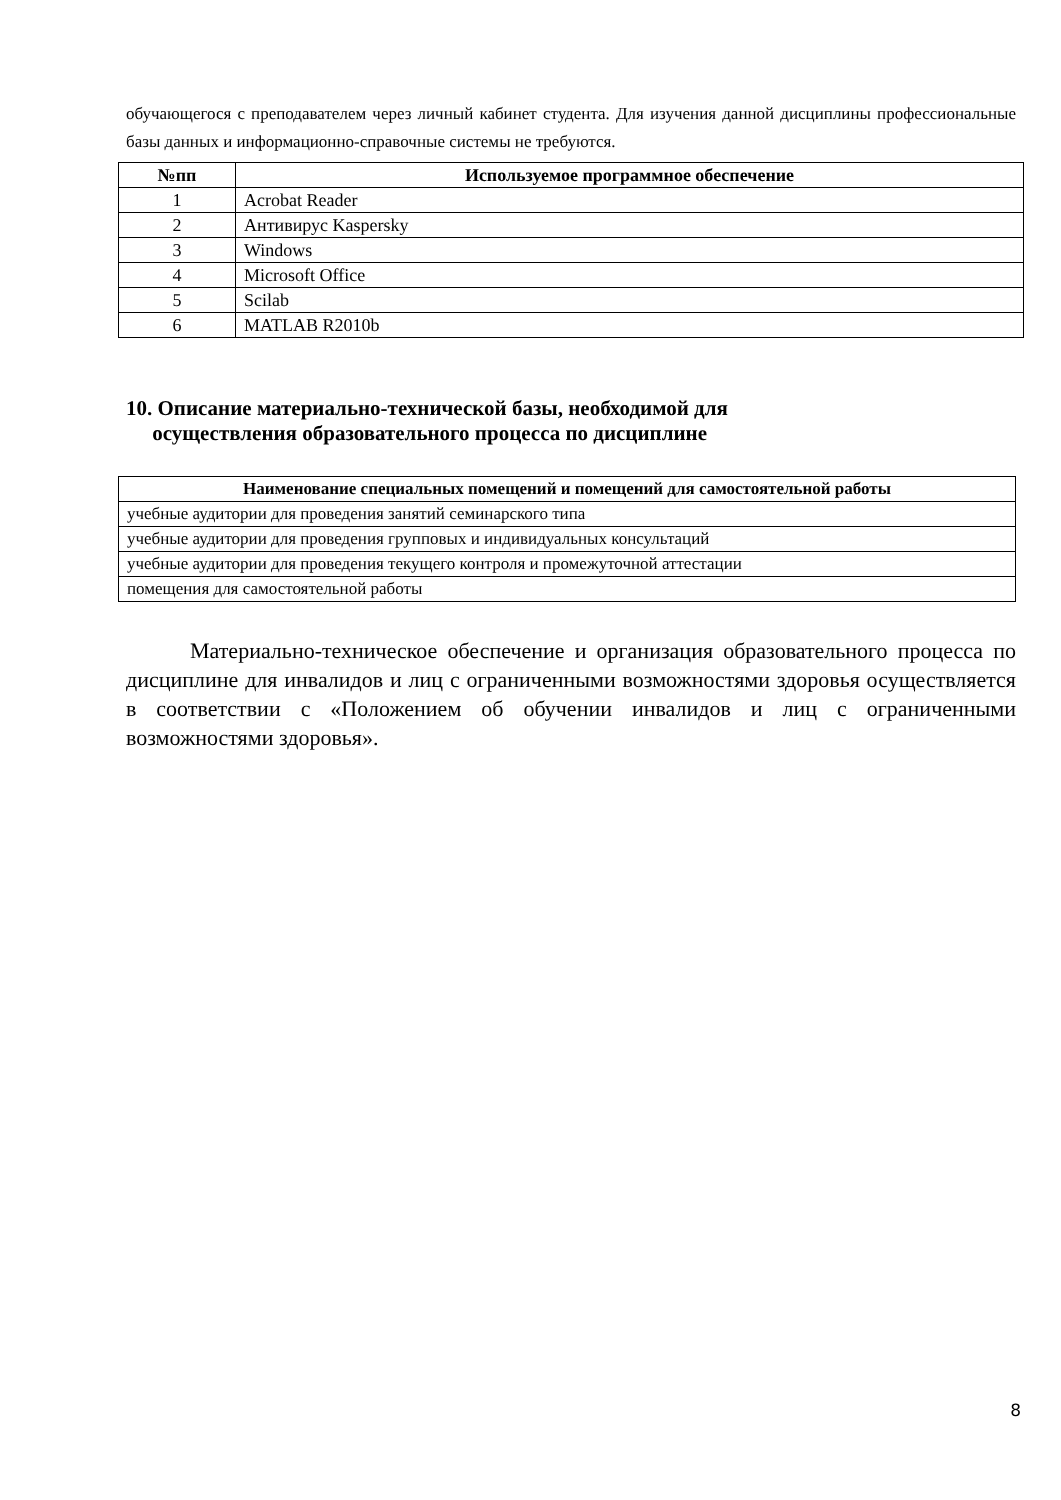обучающегося с преподавателем через личный кабинет студента. Для изучения данной дисциплины профессиональные базы данных и информационно-справочные системы не требуются.
| №пп | Используемое программное обеспечение |
| --- | --- |
| 1 | Acrobat Reader |
| 2 | Антивирус Kaspersky |
| 3 | Windows |
| 4 | Microsoft Office |
| 5 | Scilab |
| 6 | MATLAB R2010b |
10. Описание материально-технической базы, необходимой для
осуществления образовательного процесса по дисциплине
| Наименование специальных помещений и помещений для самостоятельной работы |
| --- |
| учебные аудитории для проведения занятий семинарского типа |
| учебные аудитории для проведения групповых и индивидуальных консультаций |
| учебные аудитории для проведения текущего контроля и промежуточной аттестации |
| помещения для самостоятельной работы |
Материально-техническое обеспечение и организация образовательного процесса по дисциплине для инвалидов и лиц с ограниченными возможностями здоровья осуществляется в соответствии с «Положением об обучении инвалидов и лиц с ограниченными возможностями здоровья».
8